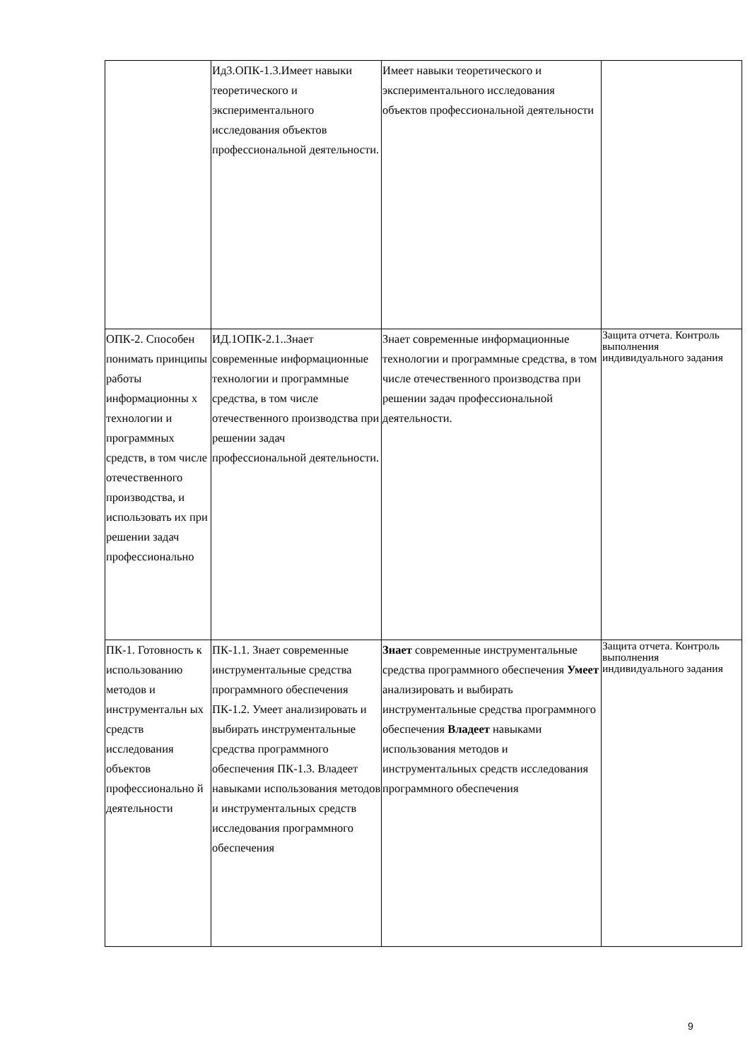| | Ид3.ОПК-1.3.Имеет навыки теоретического и экспериментального исследования объектов профессиональной деятельности. | Имеет навыки теоретического и экспериментального исследования объектов профессиональной деятельности | |
| ОПК-2. Способен понимать принципы работы информационны х технологии и программных средств, в том числе отечественного производства, и использовать их при решении задач профессионально | ИД.1ОПК-2.1..Знает современные информационные технологии и программные средства, в том числе отечественного производства при решении задач профессиональной деятельности. | Знает современные информационные технологии и программные средства, в том числе отечественного производства при решении задач профессиональной деятельности. | Защита отчета. Контроль выполнения индивидуального задания |
| ПК-1. Готовность к использованию методов и инструментальн ых средств исследования объектов профессионально й деятельности | ПК-1.1. Знает современные инструментальные средства программного обеспечения ПК-1.2. Умеет анализировать и выбирать инструментальные средства программного обеспечения ПК-1.3. Владеет навыками использования методов и инструментальных средств исследования программного обеспечения | Знает современные инструментальные средства программного обеспечения Умеет анализировать и выбирать инструментальные средства программного обеспечения Владеет навыками использования методов и инструментальных средств исследования программного обеспечения | Защита отчета. Контроль выполнения индивидуального задания |
9